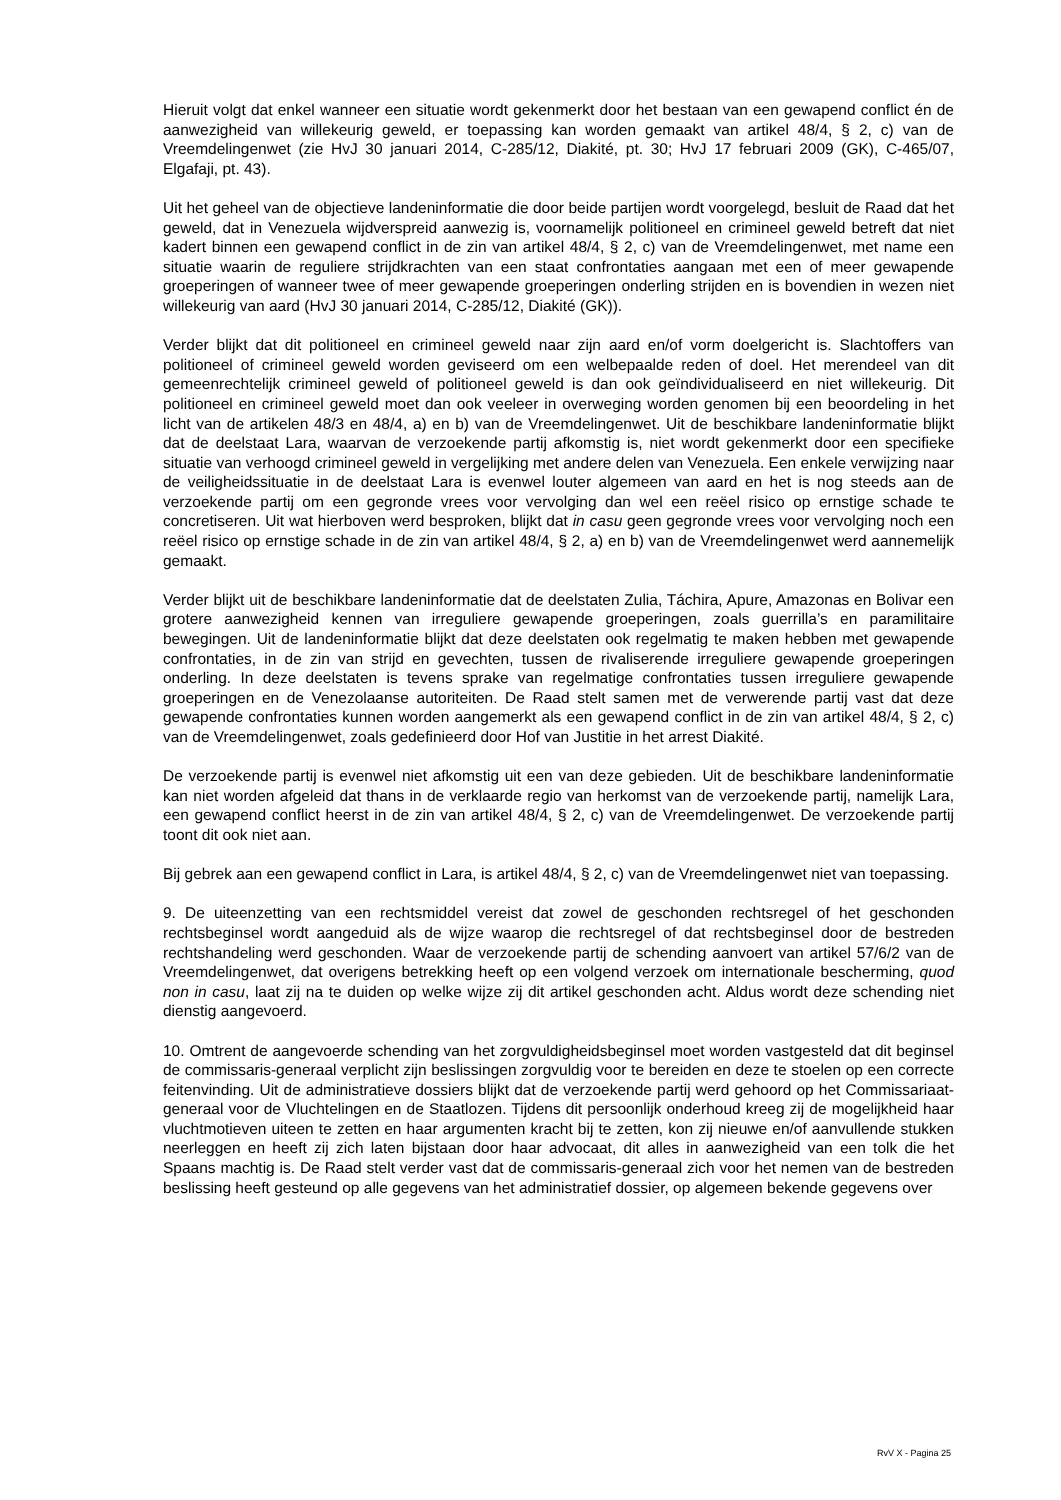Hieruit volgt dat enkel wanneer een situatie wordt gekenmerkt door het bestaan van een gewapend conflict én de aanwezigheid van willekeurig geweld, er toepassing kan worden gemaakt van artikel 48/4, § 2, c) van de Vreemdelingenwet (zie HvJ 30 januari 2014, C-285/12, Diakité, pt. 30; HvJ 17 februari 2009 (GK), C-465/07, Elgafaji, pt. 43).
Uit het geheel van de objectieve landeninformatie die door beide partijen wordt voorgelegd, besluit de Raad dat het geweld, dat in Venezuela wijdverspreid aanwezig is, voornamelijk politioneel en crimineel geweld betreft dat niet kadert binnen een gewapend conflict in de zin van artikel 48/4, § 2, c) van de Vreemdelingenwet, met name een situatie waarin de reguliere strijdkrachten van een staat confrontaties aangaan met een of meer gewapende groeperingen of wanneer twee of meer gewapende groeperingen onderling strijden en is bovendien in wezen niet willekeurig van aard (HvJ 30 januari 2014, C-285/12, Diakité (GK)).
Verder blijkt dat dit politioneel en crimineel geweld naar zijn aard en/of vorm doelgericht is. Slachtoffers van politioneel of crimineel geweld worden geviseerd om een welbepaalde reden of doel. Het merendeel van dit gemeenrechtelijk crimineel geweld of politioneel geweld is dan ook geïndividualiseerd en niet willekeurig. Dit politioneel en crimineel geweld moet dan ook veeleer in overweging worden genomen bij een beoordeling in het licht van de artikelen 48/3 en 48/4, a) en b) van de Vreemdelingenwet. Uit de beschikbare landeninformatie blijkt dat de deelstaat Lara, waarvan de verzoekende partij afkomstig is, niet wordt gekenmerkt door een specifieke situatie van verhoogd crimineel geweld in vergelijking met andere delen van Venezuela. Een enkele verwijzing naar de veiligheidssituatie in de deelstaat Lara is evenwel louter algemeen van aard en het is nog steeds aan de verzoekende partij om een gegronde vrees voor vervolging dan wel een reëel risico op ernstige schade te concretiseren. Uit wat hierboven werd besproken, blijkt dat in casu geen gegronde vrees voor vervolging noch een reëel risico op ernstige schade in de zin van artikel 48/4, § 2, a) en b) van de Vreemdelingenwet werd aannemelijk gemaakt.
Verder blijkt uit de beschikbare landeninformatie dat de deelstaten Zulia, Táchira, Apure, Amazonas en Bolivar een grotere aanwezigheid kennen van irreguliere gewapende groeperingen, zoals guerrilla’s en paramilitaire bewegingen. Uit de landeninformatie blijkt dat deze deelstaten ook regelmatig te maken hebben met gewapende confrontaties, in de zin van strijd en gevechten, tussen de rivaliserende irreguliere gewapende groeperingen onderling. In deze deelstaten is tevens sprake van regelmatige confrontaties tussen irreguliere gewapende groeperingen en de Venezolaanse autoriteiten. De Raad stelt samen met de verwerende partij vast dat deze gewapende confrontaties kunnen worden aangemerkt als een gewapend conflict in de zin van artikel 48/4, § 2, c) van de Vreemdelingenwet, zoals gedefinieerd door Hof van Justitie in het arrest Diakité.
De verzoekende partij is evenwel niet afkomstig uit een van deze gebieden. Uit de beschikbare landeninformatie kan niet worden afgeleid dat thans in de verklaarde regio van herkomst van de verzoekende partij, namelijk Lara, een gewapend conflict heerst in de zin van artikel 48/4, § 2, c) van de Vreemdelingenwet. De verzoekende partij toont dit ook niet aan.
Bij gebrek aan een gewapend conflict in Lara, is artikel 48/4, § 2, c) van de Vreemdelingenwet niet van toepassing.
9. De uiteenzetting van een rechtsmiddel vereist dat zowel de geschonden rechtsregel of het geschonden rechtsbeginsel wordt aangeduid als de wijze waarop die rechtsregel of dat rechtsbeginsel door de bestreden rechtshandeling werd geschonden. Waar de verzoekende partij de schending aanvoert van artikel 57/6/2 van de Vreemdelingenwet, dat overigens betrekking heeft op een volgend verzoek om internationale bescherming, quod non in casu, laat zij na te duiden op welke wijze zij dit artikel geschonden acht. Aldus wordt deze schending niet dienstig aangevoerd.
10. Omtrent de aangevoerde schending van het zorgvuldigheidsbeginsel moet worden vastgesteld dat dit beginsel de commissaris-generaal verplicht zijn beslissingen zorgvuldig voor te bereiden en deze te stoelen op een correcte feitenvinding. Uit de administratieve dossiers blijkt dat de verzoekende partij werd gehoord op het Commissariaat-generaal voor de Vluchtelingen en de Staatlozen. Tijdens dit persoonlijk onderhoud kreeg zij de mogelijkheid haar vluchtmotieven uiteen te zetten en haar argumenten kracht bij te zetten, kon zij nieuwe en/of aanvullende stukken neerleggen en heeft zij zich laten bijstaan door haar advocaat, dit alles in aanwezigheid van een tolk die het Spaans machtig is. De Raad stelt verder vast dat de commissaris-generaal zich voor het nemen van de bestreden beslissing heeft gesteund op alle gegevens van het administratief dossier, op algemeen bekende gegevens over
RvV X - Pagina 25